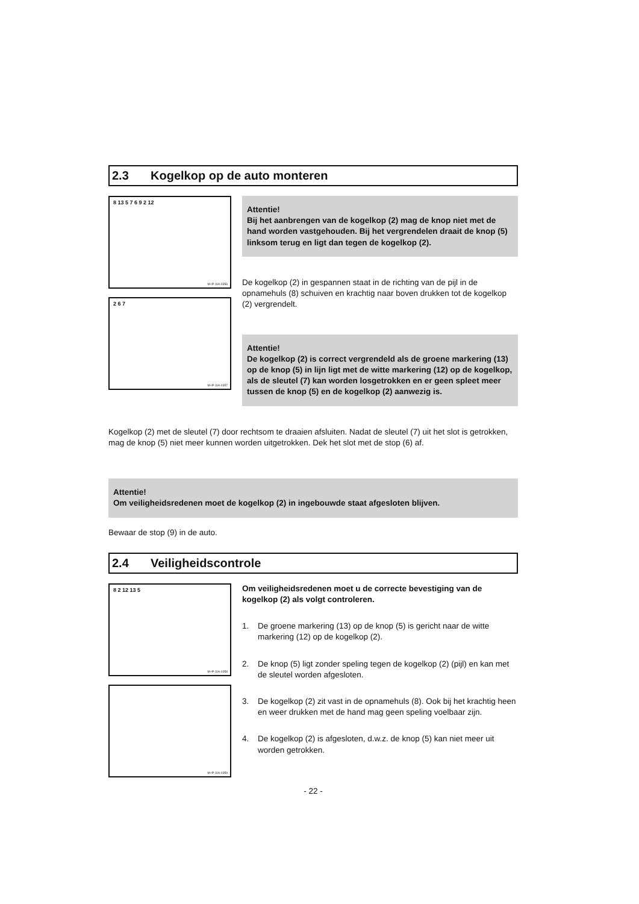2.3 Kogelkop op de auto monteren
8 13 5 7 6 9 2 12
M+P-11A-0356
2 6 7
M+P-11A-0357
Attentie!
Bij het aanbrengen van de kogelkop (2) mag de knop niet met de hand worden vastgehouden. Bij het vergrendelen draait de knop (5) linksom terug en ligt dan tegen de kogelkop (2).
De kogelkop (2) in gespannen staat in de richting van de pijl in de opnamehuls (8) schuiven en krachtig naar boven drukken tot de kogelkop (2) vergrendelt.
Attentie!
De kogelkop (2) is correct vergrendeld als de groene markering (13) op de knop (5) in lijn ligt met de witte markering (12) op de kogelkop, als de sleutel (7) kan worden losgetrokken en er geen spleet meer tussen de knop (5) en de kogelkop (2) aanwezig is.
Kogelkop (2) met de sleutel (7) door rechtsom te draaien afsluiten. Nadat de sleutel (7) uit het slot is getrokken, mag de knop (5) niet meer kunnen worden uitgetrokken. Dek het slot met de stop (6) af.
Attentie!
Om veiligheidsredenen moet de kogelkop (2) in ingebouwde staat afgesloten blijven.
Bewaar de stop (9) in de auto.
2.4 Veiligheidscontrole
8 2 12 13 5
M+P-11A-0358
M+P-11A-0359
Om veiligheidsredenen moet u de correcte bevestiging van de kogelkop (2) als volgt controleren.
1. De groene markering (13) op de knop (5) is gericht naar de witte markering (12) op de kogelkop (2).
2. De knop (5) ligt zonder speling tegen de kogelkop (2) (pijl) en kan met de sleutel worden afgesloten.
3. De kogelkop (2) zit vast in de opnamehuls (8). Ook bij het krachtig heen en weer drukken met de hand mag geen speling voelbaar zijn.
4. De kogelkop (2) is afgesloten, d.w.z. de knop (5) kan niet meer uit worden getrokken.
- 22 -